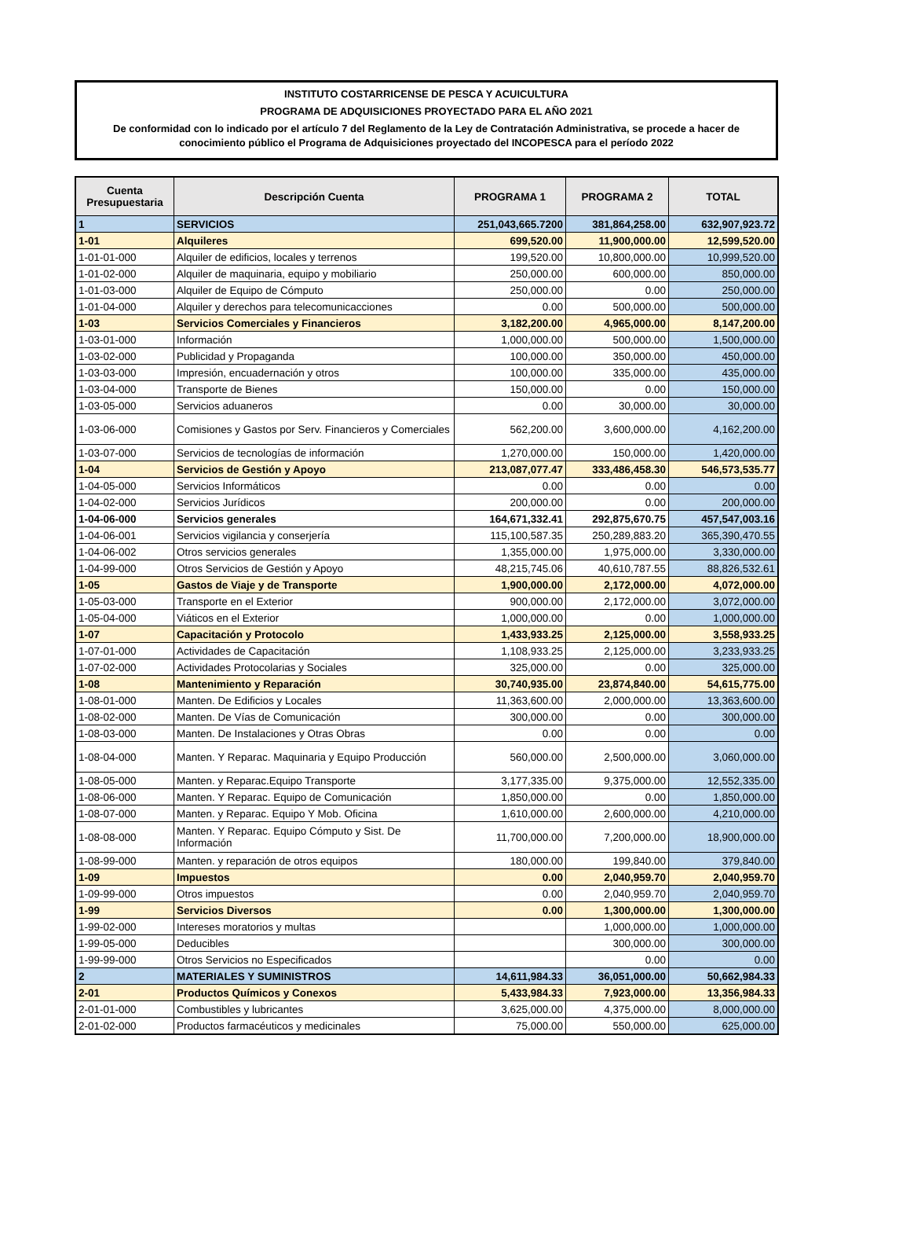INSTITUTO COSTARRICENSE DE PESCA Y ACUICULTURA
PROGRAMA DE ADQUISICIONES PROYECTADO PARA EL AÑO 2021
De conformidad con lo indicado por el artículo 7 del Reglamento de la Ley de Contratación Administrativa, se procede a hacer de conocimiento público el Programa de Adquisiciones proyectado del INCOPESCA para el período 2022
| Cuenta Presupuestaria | Descripción Cuenta | PROGRAMA 1 | PROGRAMA 2 | TOTAL |
| --- | --- | --- | --- | --- |
| 1 | SERVICIOS | 251,043,665.7200 | 381,864,258.00 | 632,907,923.72 |
| 1-01 | Alquileres | 699,520.00 | 11,900,000.00 | 12,599,520.00 |
| 1-01-01-000 | Alquiler de edificios, locales y terrenos | 199,520.00 | 10,800,000.00 | 10,999,520.00 |
| 1-01-02-000 | Alquiler de maquinaria, equipo y mobiliario | 250,000.00 | 600,000.00 | 850,000.00 |
| 1-01-03-000 | Alquiler de Equipo de Cómputo | 250,000.00 | 0.00 | 250,000.00 |
| 1-01-04-000 | Alquiler y derechos para telecomunicacciones | 0.00 | 500,000.00 | 500,000.00 |
| 1-03 | Servicios Comerciales y Financieros | 3,182,200.00 | 4,965,000.00 | 8,147,200.00 |
| 1-03-01-000 | Información | 1,000,000.00 | 500,000.00 | 1,500,000.00 |
| 1-03-02-000 | Publicidad y Propaganda | 100,000.00 | 350,000.00 | 450,000.00 |
| 1-03-03-000 | Impresión, encuadernación y otros | 100,000.00 | 335,000.00 | 435,000.00 |
| 1-03-04-000 | Transporte de Bienes | 150,000.00 | 0.00 | 150,000.00 |
| 1-03-05-000 | Servicios aduaneros | 0.00 | 30,000.00 | 30,000.00 |
| 1-03-06-000 | Comisiones y Gastos por Serv. Financieros y Comerciales | 562,200.00 | 3,600,000.00 | 4,162,200.00 |
| 1-03-07-000 | Servicios de tecnologías de información | 1,270,000.00 | 150,000.00 | 1,420,000.00 |
| 1-04 | Servicios de Gestión y Apoyo | 213,087,077.47 | 333,486,458.30 | 546,573,535.77 |
| 1-04-05-000 | Servicios Informáticos | 0.00 | 0.00 | 0.00 |
| 1-04-02-000 | Servicios Jurídicos | 200,000.00 | 0.00 | 200,000.00 |
| 1-04-06-000 | Servicios generales | 164,671,332.41 | 292,875,670.75 | 457,547,003.16 |
| 1-04-06-001 | Servicios vigilancia y conserjería | 115,100,587.35 | 250,289,883.20 | 365,390,470.55 |
| 1-04-06-002 | Otros servicios generales | 1,355,000.00 | 1,975,000.00 | 3,330,000.00 |
| 1-04-99-000 | Otros Servicios de Gestión y Apoyo | 48,215,745.06 | 40,610,787.55 | 88,826,532.61 |
| 1-05 | Gastos de Viaje y de Transporte | 1,900,000.00 | 2,172,000.00 | 4,072,000.00 |
| 1-05-03-000 | Transporte en el Exterior | 900,000.00 | 2,172,000.00 | 3,072,000.00 |
| 1-05-04-000 | Viáticos en el Exterior | 1,000,000.00 | 0.00 | 1,000,000.00 |
| 1-07 | Capacitación y Protocolo | 1,433,933.25 | 2,125,000.00 | 3,558,933.25 |
| 1-07-01-000 | Actividades de Capacitación | 1,108,933.25 | 2,125,000.00 | 3,233,933.25 |
| 1-07-02-000 | Actividades Protocolarias y Sociales | 325,000.00 | 0.00 | 325,000.00 |
| 1-08 | Mantenimiento y Reparación | 30,740,935.00 | 23,874,840.00 | 54,615,775.00 |
| 1-08-01-000 | Manten. De Edificios y Locales | 11,363,600.00 | 2,000,000.00 | 13,363,600.00 |
| 1-08-02-000 | Manten. De Vías de Comunicación | 300,000.00 | 0.00 | 300,000.00 |
| 1-08-03-000 | Manten. De Instalaciones y Otras Obras | 0.00 | 0.00 | 0.00 |
| 1-08-04-000 | Manten. Y Reparac. Maquinaria y Equipo Producción | 560,000.00 | 2,500,000.00 | 3,060,000.00 |
| 1-08-05-000 | Manten. y Reparac.Equipo Transporte | 3,177,335.00 | 9,375,000.00 | 12,552,335.00 |
| 1-08-06-000 | Manten. Y Reparac. Equipo de Comunicación | 1,850,000.00 | 0.00 | 1,850,000.00 |
| 1-08-07-000 | Manten. y Reparac. Equipo Y Mob. Oficina | 1,610,000.00 | 2,600,000.00 | 4,210,000.00 |
| 1-08-08-000 | Manten. Y Reparac. Equipo Cómputo y Sist. De Información | 11,700,000.00 | 7,200,000.00 | 18,900,000.00 |
| 1-08-99-000 | Manten. y reparación de otros equipos | 180,000.00 | 199,840.00 | 379,840.00 |
| 1-09 | Impuestos | 0.00 | 2,040,959.70 | 2,040,959.70 |
| 1-09-99-000 | Otros impuestos | 0.00 | 2,040,959.70 | 2,040,959.70 |
| 1-99 | Servicios Diversos | 0.00 | 1,300,000.00 | 1,300,000.00 |
| 1-99-02-000 | Intereses moratorios y multas | | 1,000,000.00 | 1,000,000.00 |
| 1-99-05-000 | Deducibles | | 300,000.00 | 300,000.00 |
| 1-99-99-000 | Otros Servicios no Especificados | | 0.00 | 0.00 |
| 2 | MATERIALES Y SUMINISTROS | 14,611,984.33 | 36,051,000.00 | 50,662,984.33 |
| 2-01 | Productos Químicos y Conexos | 5,433,984.33 | 7,923,000.00 | 13,356,984.33 |
| 2-01-01-000 | Combustibles y lubricantes | 3,625,000.00 | 4,375,000.00 | 8,000,000.00 |
| 2-01-02-000 | Productos farmacéuticos y medicinales | 75,000.00 | 550,000.00 | 625,000.00 |